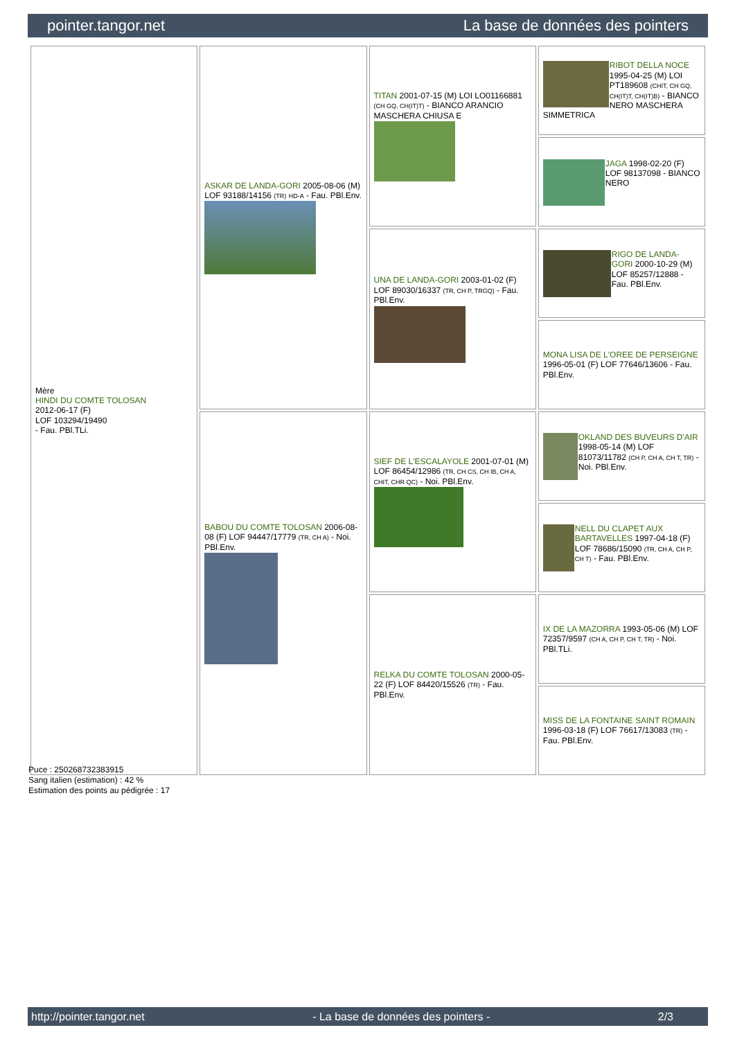pointer.tangor.net La base de données des pointers
| Mère HINDI DU COMTE TOLOSAN 2012-06-17 (F) LOF 103294/19490 - Fau. PBl.TLi. | ASKAR DE LANDA-GORI 2005-08-06 (M) LOF 93188/14156 (TR) HD-A - Fau. PBl.Env. | TITAN 2001-07-15 (M) LOI LO01166881 (CH GQ, CH(IT)T) - BIANCO ARANCIO MASCHERA CHIUSA E | RIBOT DELLA NOCE 1995-04-25 (M) LOI PT189608 (CHIT, CH GQ, CH(IT)T, CH(IT)B) - BIANCO NERO MASCHERA SIMMETRICA |
| | | | JAGA 1998-02-20 (F) LOF 98137098 - BIANCO NERO |
| | | UNA DE LANDA-GORI 2003-01-02 (F) LOF 89030/16337 (TR, CH P, TRGQ) - Fau. PBl.Env. | RIGO DE LANDA-GORI 2000-10-29 (M) LOF 85257/12888 - Fau. PBl.Env. |
| | | | MONA LISA DE L'OREE DE PERSEIGNE 1996-05-01 (F) LOF 77646/13606 - Fau. PBl.Env. |
| | BABOU DU COMTE TOLOSAN 2006-08-08 (F) LOF 94447/17779 (TR, CH A) - Noi. PBl.Env. | SIEF DE L'ESCALAYOLE 2001-07-01 (M) LOF 86454/12986 (TR, CH CS, CH IB, CH A, CHIT, CHR QC) - Noi. PBl.Env. | OKLAND DES BUVEURS D'AIR 1998-05-14 (M) LOF 81073/11782 (CH P, CH A, CH T, TR) - Noi. PBl.Env. |
| | | | NELL DU CLAPET AUX BARTAVELLES 1997-04-18 (F) LOF 78686/15090 (TR, CH A, CH P, CH T) - Fau. PBl.Env. |
| | | RELKA DU COMTE TOLOSAN 2000-05-22 (F) LOF 84420/15526 (TR) - Fau. PBl.Env. | IX DE LA MAZORRA 1993-05-06 (M) LOF 72357/9597 (CH A, CH P, CH T, TR) - Noi. PBl.TLi. |
| | | | MISS DE LA FONTAINE SAINT ROMAIN 1996-03-18 (F) LOF 76617/13083 (TR) - Fau. PBl.Env. |
Puce : 250268732383915
Sang italien (estimation) : 42 %
Estimation des points au pédigrée : 17
http://pointer.tangor.net - La base de données des pointers - 2/3